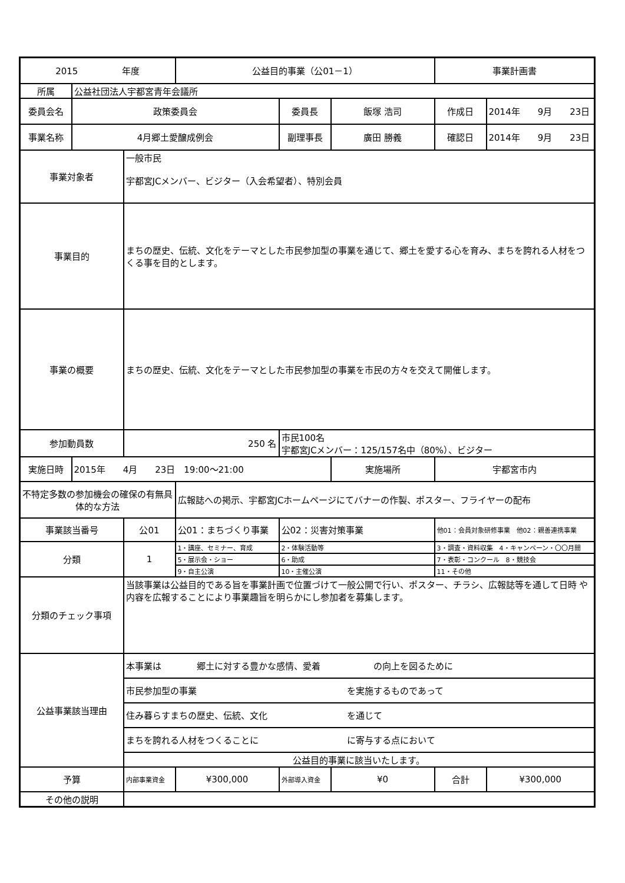| 2015 年度 | | | 公益目的事業（公01－1） | | | 事業計画書 | |
| 所属 | 公益社団法人宇都宮青年会議所 | | | | | | |
| 委員会名 | 政策委員会 | | | 委員長 | 飯塚 浩司 | 作成日 | 2014年 9月 23日 |
| 事業名称 | 4月郷土愛醸成例会 | | | 副理事長 | 廣田 勝義 | 確認日 | 2014年 9月 23日 |
| 事業対象者 | | 一般市民 宇都宮JCメンバー、ビジター（入会希望者）、特別会員 | | | | | |
| 事業目的 | | まちの歴史、伝統、文化をテーマとした市民参加型の事業を通じて、郷土を愛する心を育み、まちを誇れる人材をつくる事を目的とします。 | | | | | |
| 事業の概要 | | まちの歴史、伝統、文化をテーマとした市民参加型の事業を市民の方々を交えて開催します。 | | | | | |
| 参加動員数 | | 250 名 | | 市民100名 宇都宮JCメンバー：125/157名中（80%）、ビジター | | | |
| 実施日時 | 2015年 4月 23日 19:00～21:00 | | | | | 実施場所 | 宇都宮市内 |
| 不特定多数の参加機会の確保の有無具体的な方法 | | | 広報誌への掲示、宇都宮JCホームページにてバナーの作製、ポスター、フライヤーの配布 | | | | |
| 事業該当番号 | | 公01 | 公01：まちづくり事業 | 公02：災害対策事業 | | 他01：会員対象研修事業 他02：親善連携事業 | |
| 分類 | | 1 | 1・講座、セミナー、育成 | 2・体験活動等 | | 3・調査・資料収集 4・キャンペーン・〇〇月間 | |
| | | | 5・展示会・ショー | 6・助成 | | 7・表彰・コンクール 8・競技会 | |
| | | | 9・自主公演 | 10・主催公演 | | 11・その他 | |
| 分類のチェック事項 | | 当該事業は公益目的である旨を事業計画で位置づけて一般公開で行い、ポスター、チラシ、広報誌等を通して日時 や内容を広報することにより事業趣旨を明らかにし参加者を募集します。 | | | | | |
| 公益事業該当理由 | | 本事業は 郷土に対する豊かな感情、愛着 の向上を図るために | | | | | |
| | | 市民参加型の事業 を実施するものであって | | | | | |
| | | 住み暮らすまちの歴史、伝統、文化 を通じて | | | | | |
| | | まちを誇れる人材をつくることに に寄与する点において | | | | | |
| | | 公益目的事業に該当いたします。 | | | | | |
| 予算 | | 内部事業資金 | ¥300,000 | 外部導入資金 | ¥0 | 合計 | ¥300,000 |
| その他の説明 | | | | | | | |